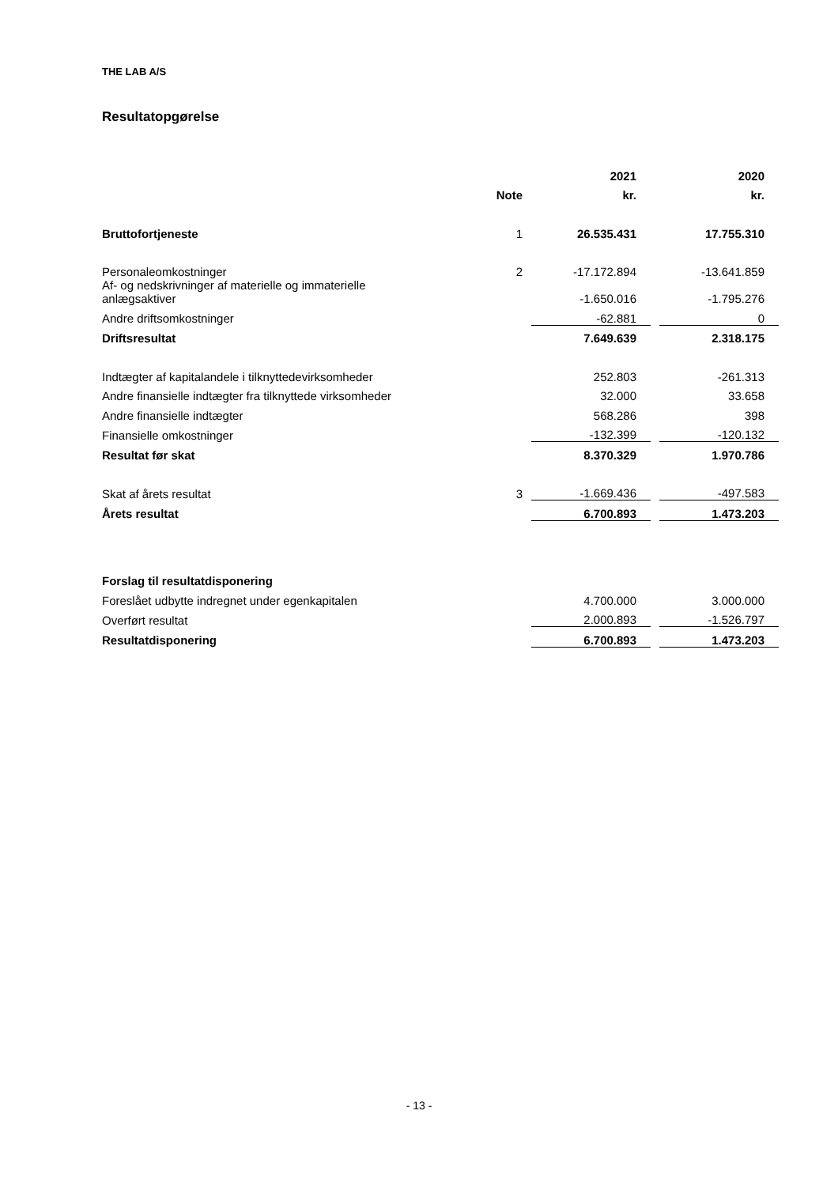THE LAB A/S
Resultatopgørelse
| | | | 2021 | | 2020 |
| --- | --- | --- | --- | --- | --- |
| | Note | | kr. | | kr. |
| Bruttofortjeneste | 1 | | 26.535.431 | | 17.755.310 |
| Personaleomkostninger | 2 | | -17.172.894 | | -13.641.859 |
| Af- og nedskrivninger af materielle og immaterielle anlægsaktiver | | | -1.650.016 | | -1.795.276 |
| Andre driftsomkostninger | | | -62.881 | | 0 |
| Driftsresultat | | | 7.649.639 | | 2.318.175 |
| Indtægter af kapitalandele i tilknyttedevirksomheder | | | 252.803 | | -261.313 |
| Andre finansielle indtægter fra tilknyttede virksomheder | | | 32.000 | | 33.658 |
| Andre finansielle indtægter | | | 568.286 | | 398 |
| Finansielle omkostninger | | | -132.399 | | -120.132 |
| Resultat før skat | | | 8.370.329 | | 1.970.786 |
| Skat af årets resultat | 3 | | -1.669.436 | | -497.583 |
| Årets resultat | | | 6.700.893 | | 1.473.203 |
| Forslag til resultatdisponering | | | | | |
| Foreslået udbytte indregnet under egenkapitalen | | | 4.700.000 | | 3.000.000 |
| Overført resultat | | | 2.000.893 | | -1.526.797 |
| Resultatdisponering | | | 6.700.893 | | 1.473.203 |
- 13 -